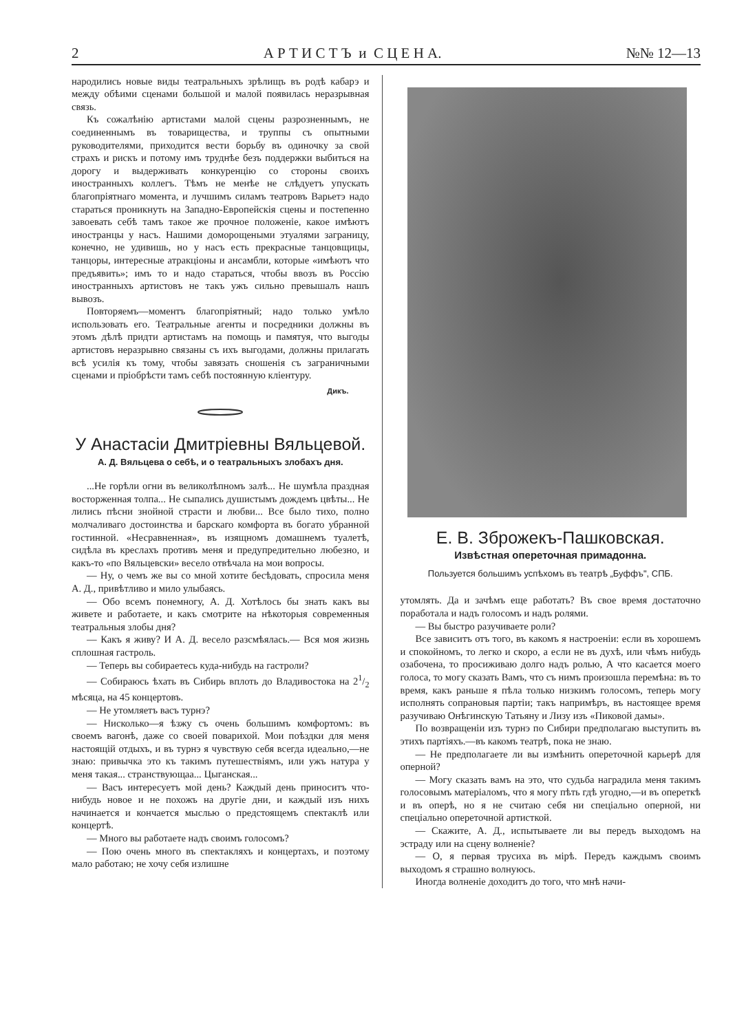2 А Р Т И С Т Ъ и С Ц Е Н А. №№ 12—13
народились новые виды театральныхъ зрѣлищъ въ родѣ кабарэ и между обѣими сценами большой и малой появилась неразрывная связь.
Къ сожалѣнію артистами малой сцены разрозненнымъ, не соединеннымъ въ товарищества, и труппы съ опытными руководителями, приходится вести борьбу въ одиночку за свой страхъ и рискъ и потому имъ труднѣе безъ поддержки выбиться на дорогу и выдерживать конкуренцію со стороны своихъ иностранныхъ коллегъ. Тѣмъ не менѣе не слѣдуетъ упускать благопріятнаго момента, и лучшимъ силамъ театровъ Варьетэ надо стараться проникнуть на Западно-Европейскія сцены и постепенно завоевать себѣ тамъ такое же прочное положеніе, какое имѣютъ иностранцы у насъ. Нашими доморощеными этуалями заграницу, конечно, не удивишь, но у насъ есть прекрасные танцовщицы, танцоры, интересные атракціоны и ансамбли, которые «имѣютъ что предъявить»; имъ то и надо стараться, чтобы ввозъ въ Россію иностранныхъ артистовъ не такъ ужъ сильно превышалъ нашъ вывозъ.
Повторяемъ—моментъ благопріятный; надо только умѣло использовать его. Театральные агенты и посредники должны въ этомъ дѣлѣ придти артистамъ на помощь и памятуя, что выгоды артистовъ неразрывно связаны съ ихъ выгодами, должны прилагать всѣ усилія къ тому, чтобы завязать сношенія съ заграничными сценами и пріобрѣсти тамъ себѣ постоянную кліентуру.
Дикъ.
У Анастасіи Дмитріевны Вяльцевой.
А. Д. Вяльцева о себѣ, и о театральныхъ злобахъ дня.
...Не горѣли огни въ великолѣпномъ залѣ... Не шумѣла праздная восторженная толпа... Не сыпались душистымъ дождемъ цвѣты... Не лились пѣсни знойной страсти и любви... Все было тихо, полно молчаливаго достоинства и барскаго комфорта въ богато убранной гостинной. «Несравненная», въ изящномъ домашнемъ туалетѣ, сидѣла въ креслахъ противъ меня и предупредительно любезно, и какъ-то «по Вяльцевски» весело отвѣчала на мои вопросы.
— Ну, о чемъ же вы со мной хотите бесѣдовать, спросила меня А. Д., привѣтливо и мило улыбаясь.
— Обо всемъ понемногу, А. Д. Хотѣлось бы знать какъ вы живете и работаете, и какъ смотрите на нѣкоторыя современныя театральныя злобы дня?
— Какъ я живу? И А. Д. весело разсмѣялась.— Вся моя жизнь сплошная гастроль.
— Теперь вы собираетесь куда-нибудь на гастроли?
— Собираюсь ѣхать въ Сибирь вплоть до Владивостока на 21/2 мѣсяца, на 45 концертовъ.
— Не утомляетъ васъ турнэ?
— Нисколько—я ѣзжу съ очень большимъ комфортомъ: въ своемъ вагонѣ, даже со своей поварихой. Мои поѣздки для меня настоящій отдыхъ, и въ турнэ я чувствую себя всегда идеально,—не знаю: привычка это къ такимъ путешествіямъ, или ужъ натура у меня такая... странствующаа... Цыганская...
— Васъ интересуетъ мой день? Каждый день приноситъ что-нибудь новое и не похожъ на другіе дни, и каждый изъ нихъ начинается и кончается мыслью о предстоящемъ спектаклѣ или концертѣ.
— Много вы работаете надъ своимъ голосомъ?
— Пою очень много въ спектакляхъ и концертахъ, и поэтому мало работаю; не хочу себя излишне
Е. В. Зброжекъ-Пашковская.
Извѣстная опереточная примадонна.
Пользуется большимъ успѣхомъ въ театрѣ „Буффъ", СПБ.
утомлять. Да и зачѣмъ еще работать? Въ свое время достаточно поработала и надъ голосомъ и надъ ролями.
— Вы быстро разучиваете роли?
Все зависитъ отъ того, въ какомъ я настроеніи: если въ хорошемъ и спокойномъ, то легко и скоро, а если не въ духѣ, или чѣмъ нибудь озабочена, то просиживаю долго надъ ролью, А что касается моего голоса, то могу сказать Вамъ, что съ нимъ произошла перемѣна: въ то время, какъ раньше я пѣла только низкимъ голосомъ, теперь могу исполнять сопрановыя партіи; такъ напримѣръ, въ настоящее время разучиваю Онѣгинскую Татьяну и Лизу изъ «Пиковой дамы».
По возвращеніи изъ турнэ по Сибири предполагаю выступить въ этихъ партіяхъ.—въ какомъ театрѣ, пока не знаю.
— Не предполагаете ли вы измѣнить опереточной карьерѣ для оперной?
— Могу сказать вамъ на это, что судьба наградила меня такимъ голосовымъ матеріаломъ, что я могу пѣть гдѣ угодно,—и въ опереткѣ и въ оперѣ, но я не считаю себя ни спеціально оперной, ни спеціально опереточной артисткой.
— Скажите, А. Д., испытываете ли вы передъ выходомъ на эстраду или на сцену волненіе?
— О, я первая трусиха въ мірѣ. Передъ каждымъ своимъ выходомъ я страшно волнуюсь.
Иногда волненіе доходитъ до того, что мнѣ начи-